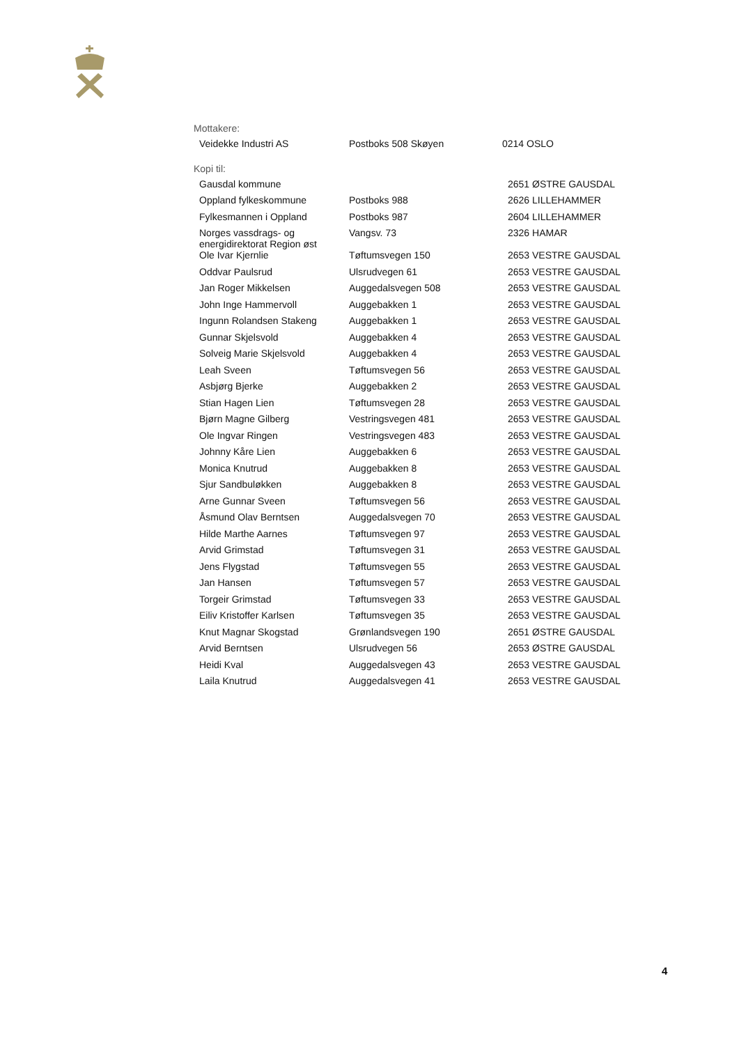Mottakere:
| Veidekke Industri AS | Postboks 508 Skøyen | 0214 OSLO |
Kopi til:
| Gausdal kommune | | 2651 ØSTRE GAUSDAL |
| Oppland fylkeskommune | Postboks 988 | 2626 LILLEHAMMER |
| Fylkesmannen i Oppland | Postboks 987 | 2604 LILLEHAMMER |
| Norges vassdrags- og energidirektorat Region øst | Vangsv. 73 | 2326 HAMAR |
| Ole Ivar Kjernlie | Tøftumsvegen 150 | 2653 VESTRE GAUSDAL |
| Oddvar Paulsrud | Ulsrudvegen 61 | 2653 VESTRE GAUSDAL |
| Jan Roger Mikkelsen | Auggedalsvegen 508 | 2653 VESTRE GAUSDAL |
| John Inge Hammervoll | Auggebakken 1 | 2653 VESTRE GAUSDAL |
| Ingunn Rolandsen Stakeng | Auggebakken 1 | 2653 VESTRE GAUSDAL |
| Gunnar Skjelsvold | Auggebakken 4 | 2653 VESTRE GAUSDAL |
| Solveig Marie Skjelsvold | Auggebakken 4 | 2653 VESTRE GAUSDAL |
| Leah Sveen | Tøftumsvegen 56 | 2653 VESTRE GAUSDAL |
| Asbjørg Bjerke | Auggebakken 2 | 2653 VESTRE GAUSDAL |
| Stian Hagen Lien | Tøftumsvegen 28 | 2653 VESTRE GAUSDAL |
| Bjørn Magne Gilberg | Vestringsvegen 481 | 2653 VESTRE GAUSDAL |
| Ole Ingvar Ringen | Vestringsvegen 483 | 2653 VESTRE GAUSDAL |
| Johnny Kåre Lien | Auggebakken 6 | 2653 VESTRE GAUSDAL |
| Monica Knutrud | Auggebakken 8 | 2653 VESTRE GAUSDAL |
| Sjur Sandbuløkken | Auggebakken 8 | 2653 VESTRE GAUSDAL |
| Arne Gunnar Sveen | Tøftumsvegen 56 | 2653 VESTRE GAUSDAL |
| Åsmund Olav Berntsen | Auggedalsvegen 70 | 2653 VESTRE GAUSDAL |
| Hilde Marthe Aarnes | Tøftumsvegen 97 | 2653 VESTRE GAUSDAL |
| Arvid Grimstad | Tøftumsvegen 31 | 2653 VESTRE GAUSDAL |
| Jens Flygstad | Tøftumsvegen 55 | 2653 VESTRE GAUSDAL |
| Jan Hansen | Tøftumsvegen 57 | 2653 VESTRE GAUSDAL |
| Torgeir Grimstad | Tøftumsvegen 33 | 2653 VESTRE GAUSDAL |
| Eiliv Kristoffer Karlsen | Tøftumsvegen 35 | 2653 VESTRE GAUSDAL |
| Knut Magnar Skogstad | Grønlandsvegen 190 | 2651 ØSTRE GAUSDAL |
| Arvid Berntsen | Ulsrudvegen 56 | 2653 ØSTRE GAUSDAL |
| Heidi Kval | Auggedalsvegen 43 | 2653 VESTRE GAUSDAL |
| Laila Knutrud | Auggedalsvegen 41 | 2653 VESTRE GAUSDAL |
4